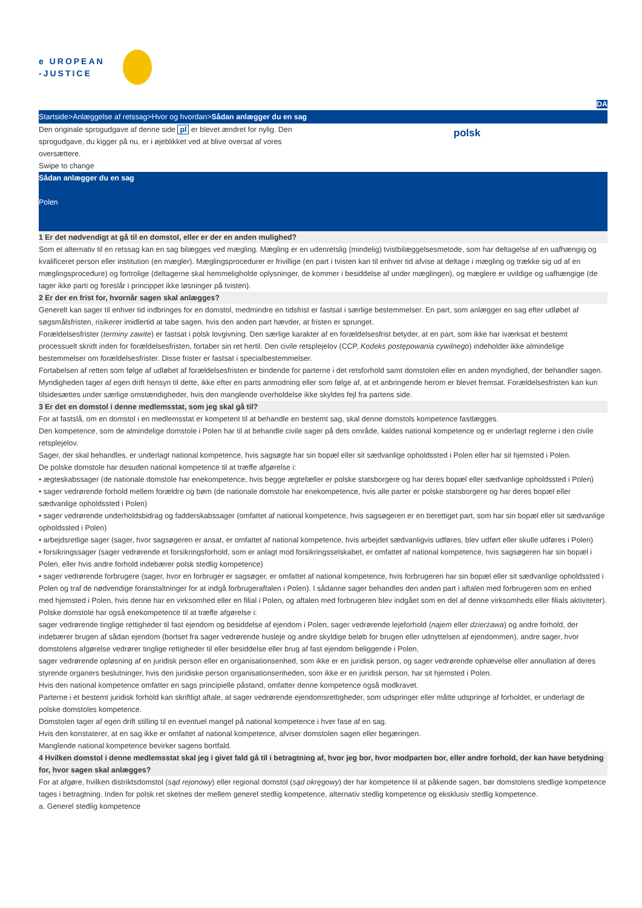e UROPEAN
-JUSTICE
DA
Startside>Anlæggelse af retssag>Hvor og hvordan>Sådan anlægger du en sag
Den originale sprogudgave af denne side pl er blevet ændret for nylig. Den sprogudgave, du kigger på nu, er i øjeblikket ved at blive oversat af vores oversættere.
Swipe to change
polsk
Sådan anlægger du en sag
Polen
1 Er det nødvendigt at gå til en domstol, eller er der en anden mulighed?
Som et alternativ til en retssag kan en sag bilægges ved mægling. Mægling er en udenretslig (mindelig) tvistbilæggelsesmetode, som har deltagelse af en uafhængig og kvalificeret person eller institution (en mægler). Mæglingsprocedurer er frivillige (en part i tvisten kan til enhver tid afvise at deltage i mægling og trække sig ud af en mæglingsprocedure) og fortrolige (deltagerne skal hemmeligholde oplysninger, de kommer i besiddelse af under mæglingen), og mæglere er uvildige og uafhængige (de tager ikke parti og foreslår i princippet ikke løsninger på tvisten).
2 Er der en frist for, hvornår sagen skal anlægges?
Generelt kan sager til enhver tid indbringes for en domstol, medmindre en tidsfrist er fastsat i særlige bestemmelser. En part, som anlægger en sag efter udløbet af søgsmålsfristen, risikerer imidlertid at tabe sagen, hvis den anden part hævder, at fristen er sprunget.
Forældelsesfrister (terminy zawite) er fastsat i polsk lovgivning. Den særlige karakter af en forældelsesfrist betyder, at en part, som ikke har iværksat et bestemt processuelt skridt inden for forældelsesfristen, fortaber sin ret hertil. Den civile retsplejelov (CCP, Kodeks postępowania cywilnego) indeholder ikke almindelige bestemmelser om forældelsesfrister. Disse frister er fastsat i specialbestemmelser.
Fortabelsen af retten som følge af udløbet af forældelsesfristen er bindende for parterne i det retsforhold samt domstolen eller en anden myndighed, der behandler sagen. Myndigheden tager af egen drift hensyn til dette, ikke efter en parts anmodning eller som følge af, at et anbringende herom er blevet fremsat. Forældelsesfristen kan kun tilsidesættes under særlige omstændigheder, hvis den manglende overholdelse ikke skyldes fejl fra partens side.
3 Er det en domstol i denne medlemsstat, som jeg skal gå til?
For at fastslå, om en domstol i en medlemsstat er kompetent til at behandle en bestemt sag, skal denne domstols kompetence fastlægges.
Den kompetence, som de almindelige domstole i Polen har til at behandle civile sager på dets område, kaldes national kompetence og er underlagt reglerne i den civile retsplejelov.
Sager, der skal behandles, er underlagt national kompetence, hvis sagsøgte har sin bopæl eller sit sædvanlige opholdssted i Polen eller har sit hjemsted i Polen.
De polske domstole har desuden national kompetence til at træffe afgørelse i:
• ægteskabssager (de nationale domstole har enekompetence, hvis begge ægtefæller er polske statsborgere og har deres bopæl eller sædvanlige opholdssted i Polen)
• sager vedrørende forhold mellem forældre og børn (de nationale domstole har enekompetence, hvis alle parter er polske statsborgere og har deres bopæl eller sædvanlige opholdssted i Polen)
• sager vedrørende underholdsbidrag og fadderskabssager (omfattet af national kompetence, hvis sagsøgeren er en berettiget part, som har sin bopæl eller sit sædvanlige opholdssted i Polen)
• arbejdsretlige sager (sager, hvor sagsøgeren er ansat, er omfattet af national kompetence, hvis arbejdet sædvanligvis udføres, blev udført eller skulle udføres i Polen)
• forsikringssager (sager vedrørende et forsikringsforhold, som er anlagt mod forsikringsselskabet, er omfattet af national kompetence, hvis sagsøgeren har sin bopæl i Polen, eller hvis andre forhold indebærer polsk stedlig kompetence)
• sager vedrørende forbrugere (sager, hvor en forbruger er sagsøger, er omfattet af national kompetence, hvis forbrugeren har sin bopæl eller sit sædvanlige opholdssted i Polen og traf de nødvendige foranstaltninger for at indgå forbrugeraftalen i Polen). I sådanne sager behandles den anden part i aftalen med forbrugeren som en enhed med hjemsted i Polen, hvis denne har en virksomhed eller en filial i Polen, og aftalen med forbrugeren blev indgået som en del af denne virksomheds eller filials aktiviteter).
Polske domstole har også enekompetence til at træffe afgørelse i:
sager vedrørende tinglige rettigheder til fast ejendom og besiddelse af ejendom i Polen, sager vedrørende lejeforhold (najem eller dzierżawa) og andre forhold, der indebærer brugen af sådan ejendom (bortset fra sager vedrørende husleje og andre skyldige beløb for brugen eller udnyttelsen af ejendommen), andre sager, hvor domstolens afgørelse vedrører tinglige rettigheder til eller besiddelse eller brug af fast ejendom beliggende i Polen,
sager vedrørende opløsning af en juridisk person eller en organisationsenhed, som ikke er en juridisk person, og sager vedrørende ophævelse eller annullation af deres styrende organers beslutninger, hvis den juridiske person organisationsenheden, som ikke er en juridisk person, har sit hjemsted i Polen.
Hvis den national kompetence omfatter en sags principielle påstand, omfatter denne kompetence også modkravet.
Parterne i et bestemt juridisk forhold kan skriftligt aftale, at sager vedrørende ejendomsrettigheder, som udspringer eller måtte udspringe af forholdet, er underlagt de polske domstoles kompetence.
Domstolen tager af egen drift stilling til en eventuel mangel på national kompetence i hver fase af en sag.
Hvis den konstaterer, at en sag ikke er omfattet af national kompetence, afviser domstolen sagen eller begæringen.
Manglende national kompetence bevirker sagens bortfald.
4 Hvilken domstol i denne medlemsstat skal jeg i givet fald gå til i betragtning af, hvor jeg bor, hvor modparten bor, eller andre forhold, der kan have betydning for, hvor sagen skal anlægges?
For at afgøre, hvilken distriktsdomstol (sąd rejonowy) eller regional domstol (sąd okręgowy) der har kompetence til at påkende sagen, bør domstolens stedlige kompetence tages i betragtning. Inden for polsk ret skelnes der mellem generel stedlig kompetence, alternativ stedlig kompetence og eksklusiv stedlig kompetence.
a. Generel stedlig kompetence